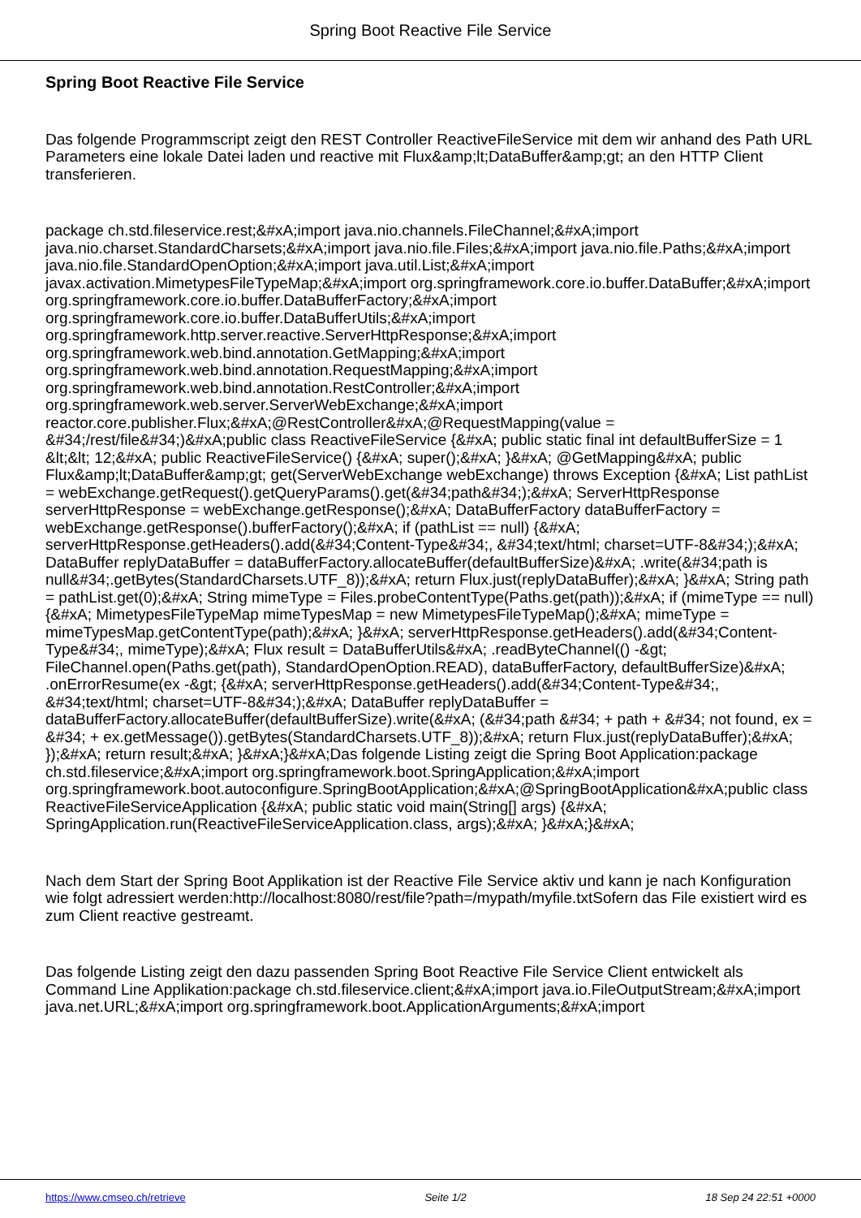Spring Boot Reactive File Service
Spring Boot Reactive File Service
Das folgende Programmscript zeigt den REST Controller ReactiveFileService mit dem wir anhand des Path URL Parameters eine lokale Datei laden und reactive mit Flux&amp;lt;DataBuffer&amp;gt; an den HTTP Client transferieren.
package ch.std.fileservice.rest;&#xA;import java.nio.channels.FileChannel;&#xA;import java.nio.charset.StandardCharsets;&#xA;import java.nio.file.Files;&#xA;import java.nio.file.Paths;&#xA;import java.nio.file.StandardOpenOption;&#xA;import java.util.List;&#xA;import javax.activation.MimetypesFileTypeMap;&#xA;import org.springframework.core.io.buffer.DataBuffer;&#xA;import org.springframework.core.io.buffer.DataBufferFactory;&#xA;import org.springframework.core.io.buffer.DataBufferUtils;&#xA;import org.springframework.http.server.reactive.ServerHttpResponse;&#xA;import org.springframework.web.bind.annotation.GetMapping;&#xA;import org.springframework.web.bind.annotation.RequestMapping;&#xA;import org.springframework.web.bind.annotation.RestController;&#xA;import org.springframework.web.server.ServerWebExchange;&#xA;import reactor.core.publisher.Flux;&#xA;@RestController&#xA;@RequestMapping(value = &#34;/rest/file&#34;)&#xA;public class ReactiveFileService {&#xA; public static final int defaultBufferSize = 1 &lt;&lt; 12;&#xA; public ReactiveFileService() {&#xA; super();&#xA; }&#xA; @GetMapping&#xA; public Flux&amp;lt;DataBuffer&amp;gt; get(ServerWebExchange webExchange) throws Exception {&#xA; List pathList = webExchange.getRequest().getQueryParams().get(&#34;path&#34;);&#xA; ServerHttpResponse serverHttpResponse = webExchange.getResponse();&#xA; DataBufferFactory dataBufferFactory = webExchange.getResponse().bufferFactory();&#xA; if (pathList == null) {&#xA; serverHttpResponse.getHeaders().add(&#34;Content-Type&#34;, &#34;text/html; charset=UTF-8&#34;);&#xA; DataBuffer replyDataBuffer = dataBufferFactory.allocateBuffer(defaultBufferSize)&#xA; .write(&#34;path is null&#34;.getBytes(StandardCharsets.UTF_8));&#xA; return Flux.just(replyDataBuffer);&#xA; }&#xA; String path = pathList.get(0);&#xA; String mimeType = Files.probeContentType(Paths.get(path));&#xA; if (mimeType == null) {&#xA; MimetypesFileTypeMap mimeTypesMap = new MimetypesFileTypeMap();&#xA; mimeType = mimeTypesMap.getContentType(path);&#xA; }&#xA; serverHttpResponse.getHeaders().add(&#34;Content-Type&#34;, mimeType);&#xA; Flux result = DataBufferUtils&#xA; .readByteChannel(() -&gt; FileChannel.open(Paths.get(path), StandardOpenOption.READ), dataBufferFactory, defaultBufferSize)&#xA; .onErrorResume(ex -&gt; {&#xA; serverHttpResponse.getHeaders().add(&#34;Content-Type&#34;, &#34;text/html; charset=UTF-8&#34;);&#xA; DataBuffer replyDataBuffer = dataBufferFactory.allocateBuffer(defaultBufferSize).write(&#xA; (&#34;path &#34; + path + &#34; not found, ex = &#34; + ex.getMessage()).getBytes(StandardCharsets.UTF_8));&#xA; return Flux.just(replyDataBuffer);&#xA; });&#xA; return result;&#xA; }&#xA;}&#xA;Das folgende Listing zeigt die Spring Boot Application:package ch.std.fileservice;&#xA;import org.springframework.boot.SpringApplication;&#xA;import org.springframework.boot.autoconfigure.SpringBootApplication;&#xA;@SpringBootApplication&#xA;public class ReactiveFileServiceApplication {&#xA; public static void main(String[] args) {&#xA; SpringApplication.run(ReactiveFileServiceApplication.class, args);&#xA; }&#xA;}&#xA;
Nach dem Start der Spring Boot Applikation ist der Reactive File Service aktiv und kann je nach Konfiguration wie folgt adressiert werden:http://localhost:8080/rest/file?path=/mypath/myfile.txtSofern das File existiert wird es zum Client reactive gestreamt.
Das folgende Listing zeigt den dazu passenden Spring Boot Reactive File Service Client entwickelt als Command Line Applikation:package ch.std.fileservice.client;&#xA;import java.io.FileOutputStream;&#xA;import java.net.URL;&#xA;import org.springframework.boot.ApplicationArguments;&#xA;import
https://www.cmseo.ch/retrieve Seite 1/2 18 Sep 24 22:51 +0000